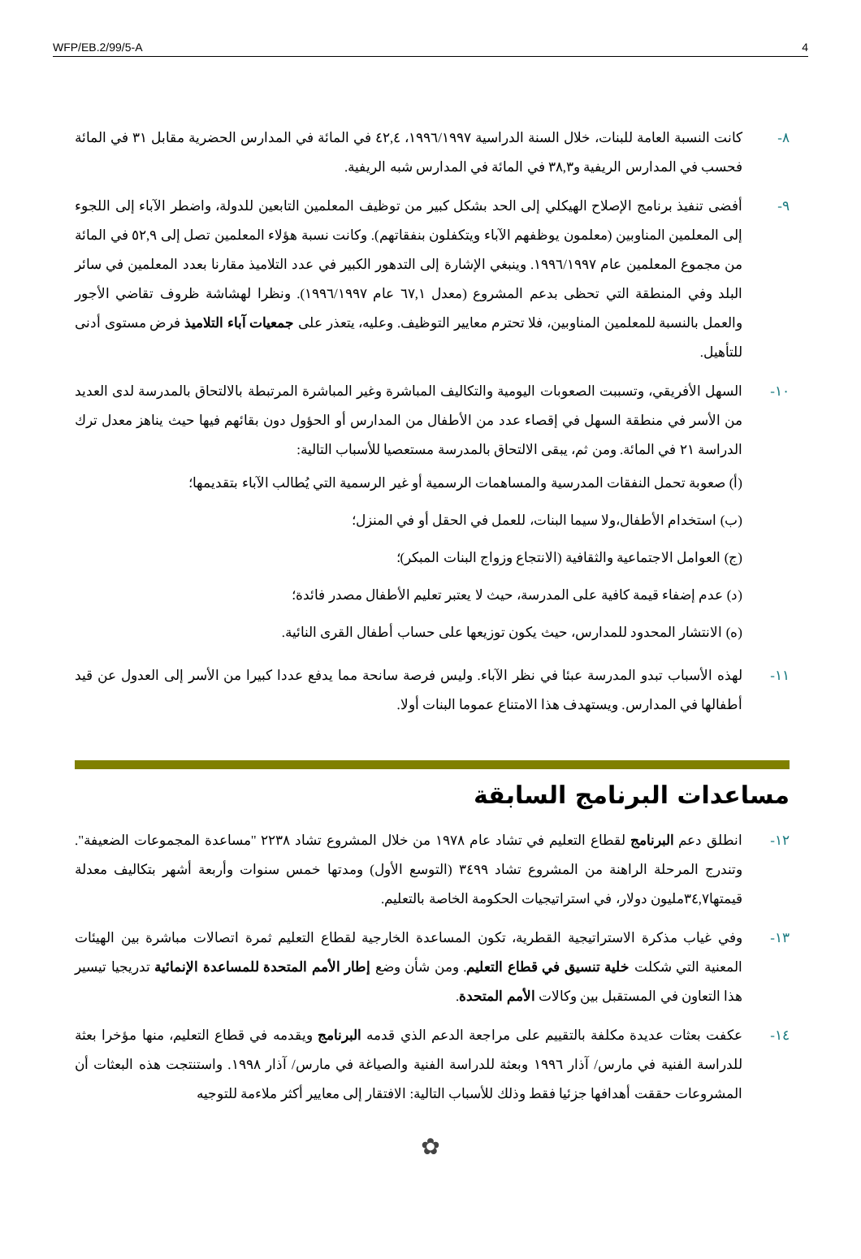WFP/EB.2/99/5-A 4
٨- كانت النسبة العامة للبنات، خلال السنة الدراسية ١٩٩٦/١٩٩٧، ٤٢,٤ في المائة في المدارس الحضرية مقابل ٣١ في المائة فحسب في المدارس الريفية و٣٨,٣ في المائة في المدارس شبه الريفية.
٩- أفضى تنفيذ برنامج الإصلاح الهيكلي إلى الحد بشكل كبير من توظيف المعلمين التابعين للدولة، واضطر الآباء إلى اللجوء إلى المعلمين المناوبين (معلمون يوظفهم الآباء ويتكفلون بنفقاتهم). وكانت نسبة هؤلاء المعلمين تصل إلى ٥٢,٩ في المائة من مجموع المعلمين عام ١٩٩٦/١٩٩٧. وينبغي الإشارة إلى التدهور الكبير في عدد التلاميذ مقارنا بعدد المعلمين في سائر البلد وفي المنطقة التي تحظى بدعم المشروع (معدل ٦٧,١ عام ١٩٩٦/١٩٩٧). ونظرا لهشاشة ظروف تقاضي الأجور والعمل بالنسبة للمعلمين المناوبين، فلا تحترم معايير التوظيف. وعليه، يتعذر على جمعيات آباء التلاميذ فرض مستوى أدنى للتأهيل.
١٠- السهل الأفريقي، وتسببت الصعوبات اليومية والتكاليف المباشرة وغير المباشرة المرتبطة بالالتحاق بالمدرسة لدى العديد من الأسر في منطقة السهل في إقصاء عدد من الأطفال من المدارس أو الحؤول دون بقائهم فيها حيث يناهز معدل ترك الدراسة ٢١ في المائة. ومن ثم، يبقى الالتحاق بالمدرسة مستعصيا للأسباب التالية:
(أ) صعوبة تحمل النفقات المدرسية والمساهمات الرسمية أو غير الرسمية التي يُطالب الآباء بتقديمها؛
(ب) استخدام الأطفال،ولا سيما البنات، للعمل في الحقل أو في المنزل؛
(ج) العوامل الاجتماعية والثقافية (الانتجاع وزواج البنات المبكر)؛
(د) عدم إضفاء قيمة كافية على المدرسة، حيث لا يعتبر تعليم الأطفال مصدر فائدة؛
(ه) الانتشار المحدود للمدارس، حيث يكون توزيعها على حساب أطفال القرى النائية.
١١- لهذه الأسباب تبدو المدرسة عبئا في نظر الآباء. وليس فرصة سانحة مما يدفع عددا كبيرا من الأسر إلى العدول عن قيد أطفالها في المدارس. ويستهدف هذا الامتناع عموما البنات أولا.
مساعدات البرنامج السابقة
١٢- انطلق دعم البرنامج لقطاع التعليم في تشاد عام ١٩٧٨ من خلال المشروع تشاد ٢٢٣٨ "مساعدة المجموعات الضعيفة". وتندرج المرحلة الراهنة من المشروع تشاد ٣٤٩٩ (التوسع الأول) ومدتها خمس سنوات وأربعة أشهر بتكاليف معدلة قيمتها٣٤,٧مليون دولار، في استراتيجيات الحكومة الخاصة بالتعليم.
١٣- وفي غياب مذكرة الاستراتيجية القطرية، تكون المساعدة الخارجية لقطاع التعليم ثمرة اتصالات مباشرة بين الهيئات المعنية التي شكلت خلية تنسيق في قطاع التعليم. ومن شأن وضع إطار الأمم المتحدة للمساعدة الإنمائية تدريجيا تيسير هذا التعاون في المستقبل بين وكالات الأمم المتحدة.
١٤- عكفت بعثات عديدة مكلفة بالتقييم على مراجعة الدعم الذي قدمه البرنامج ويقدمه في قطاع التعليم، منها مؤخرا بعثة للدراسة الفنية في مارس/ آذار ١٩٩٦ وبعثة للدراسة الفنية والصياغة في مارس/ آذار ١٩٩٨. واستنتجت هذه البعثات أن المشروعات حققت أهدافها جزئيا فقط وذلك للأسباب التالية: الافتقار إلى معايير أكثر ملاءمة للتوجيه
✿